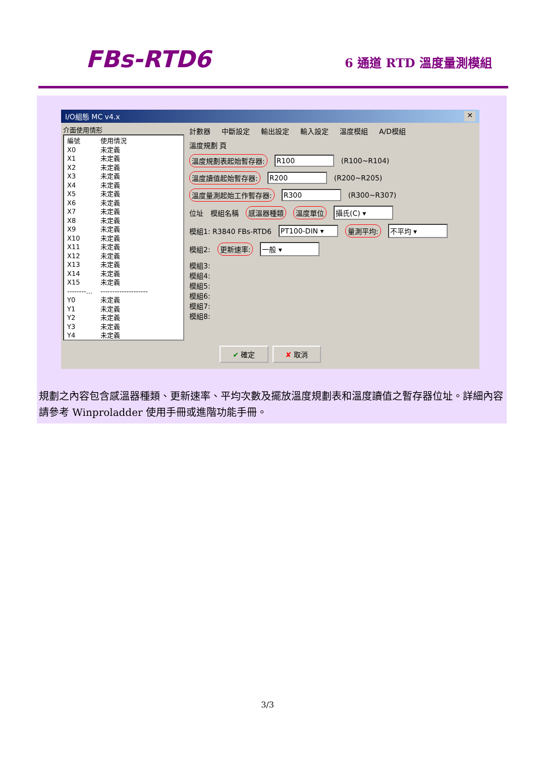FBs-RTD6
6 通道 RTD 溫度量測模組
I/O組態 MC v4.x ✕
介面使用情形
編號 使用情況
X0 未定義
X1 未定義
X2 未定義
X3 未定義
X4 未定義
X5 未定義
X6 未定義
X7 未定義
X8 未定義
X9 未定義
X10 未定義
X11 未定義
X12 未定義
X13 未定義
X14 未定義
X15 未定義
--------... --------------------
Y0 未定義
Y1 未定義
Y2 未定義
Y3 未定義
Y4 未定義
計數器 中斷設定 輸出設定 輸入設定 溫度模組 A/D模組
溫度規劃 頁
溫度規劃表起始暫存器: R100 (R100~R104)
溫度讀值起始暫存器: R200 (R200~R205)
溫度量測起始工作暫存器: R300 (R300~R307)
位址 模組名稱 感溫器種類 溫度單位 攝氏(C) ▾
模組1: R3840 FBs-RTD6 PT100-DIN ▾ 量測平均: 不平均 ▾
模組2: 更新速率: 一般 ▾
模組3:
模組4:
模組5:
模組6:
模組7:
模組8:
✔ 確定 ✘ 取消
規劃之內容包含感溫器種類、更新速率、平均次數及擺放溫度規劃表和溫度讀值之暫存器位址。詳細內容請參考 Winproladder 使用手冊或進階功能手冊。
3/3